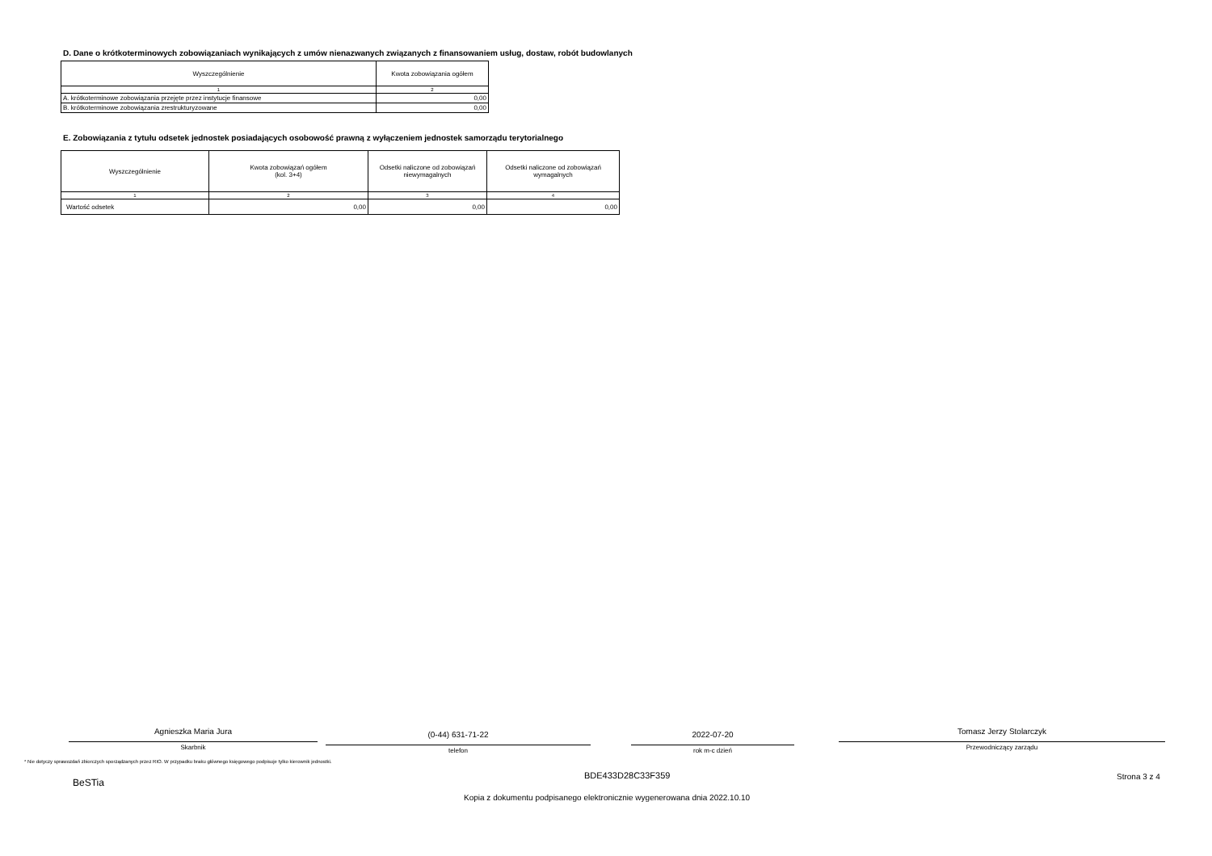D. Dane o krótkoterminowych zobowiązaniach wynikających z umów nienazwanych związanych z finansowaniem usług, dostaw, robót budowlanych
| Wyszczególnienie | Kwota zobowiązania ogółem |
| --- | --- |
| 1 | 2 |
| A. krótkoterminowe zobowiązania przejęte przez instytucje finansowe | 0,00 |
| B. krótkoterminowe zobowiązania zrestrukturyzowane | 0,00 |
E. Zobowiązania z tytułu odsetek jednostek posiadających osobowość prawną z wyłączeniem jednostek samorządu terytorialnego
| Wyszczególnienie | Kwota zobowiązań ogółem (kol. 3+4) | Odsetki naliczone od zobowiązań niewymagalnych | Odsetki naliczone od zobowiązań wymagalnych |
| --- | --- | --- | --- |
| 1 | 2 | 3 | 4 |
| Wartość odsetek | 0,00 | 0,00 | 0,00 |
Agnieszka Maria Jura
Skarbnik
(0-44) 631-71-22
telefon
2022-07-20
rok m-c dzień
Tomasz Jerzy Stolarczyk
Przewodniczący zarządu
* Nie dotyczy sprawozdań zbiorczych sporządzanych przez RIO. W przypadku braku głównego księgowego podpisuje tylko kierownik jednostki.
BeSTia
BDE433D28C33F359 Strona 3 z 4
Kopia z dokumentu podpisanego elektronicznie wygenerowana dnia 2022.10.10